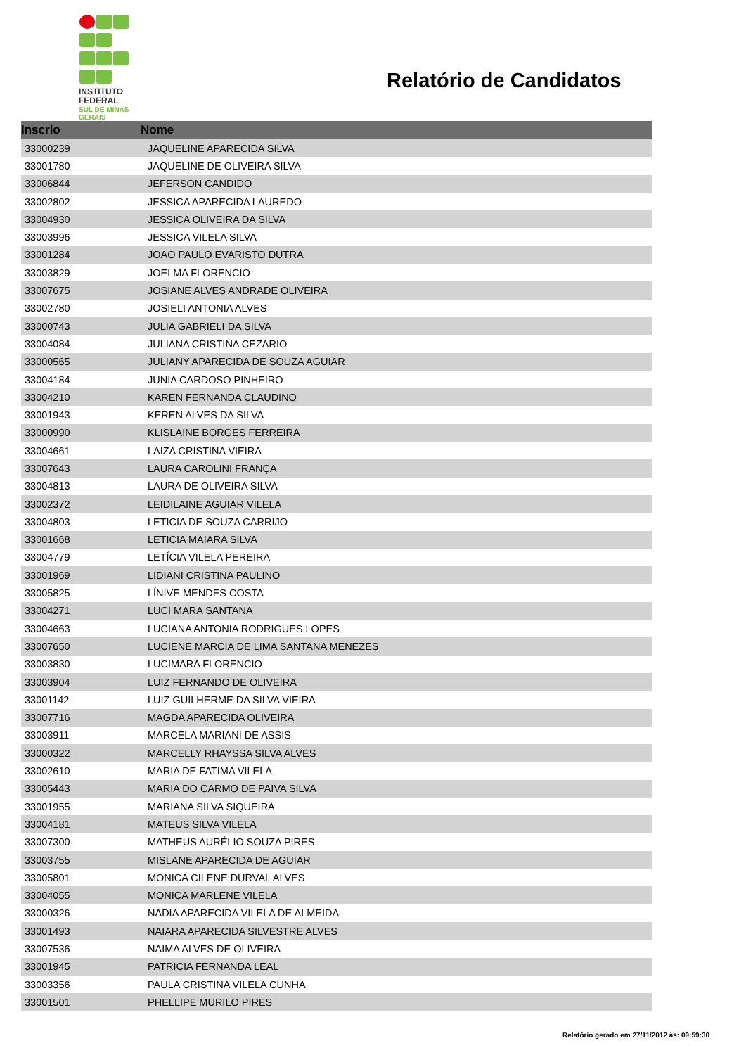INSTITUTO
FEDERAL
SUL DE MINAS
GERAIS
Relatório de Candidatos
| Inscrio | Nome |
| --- | --- |
| 33000239 | JAQUELINE APARECIDA SILVA |
| 33001780 | JAQUELINE DE OLIVEIRA SILVA |
| 33006844 | JEFERSON CANDIDO |
| 33002802 | JESSICA APARECIDA LAUREDO |
| 33004930 | JESSICA OLIVEIRA DA SILVA |
| 33003996 | JESSICA VILELA SILVA |
| 33001284 | JOAO PAULO EVARISTO DUTRA |
| 33003829 | JOELMA FLORENCIO |
| 33007675 | JOSIANE ALVES ANDRADE OLIVEIRA |
| 33002780 | JOSIELI ANTONIA ALVES |
| 33000743 | JULIA GABRIELI DA SILVA |
| 33004084 | JULIANA CRISTINA CEZARIO |
| 33000565 | JULIANY APARECIDA DE SOUZA AGUIAR |
| 33004184 | JUNIA CARDOSO PINHEIRO |
| 33004210 | KAREN FERNANDA CLAUDINO |
| 33001943 | KEREN ALVES DA SILVA |
| 33000990 | KLISLAINE BORGES FERREIRA |
| 33004661 | LAIZA CRISTINA VIEIRA |
| 33007643 | LAURA CAROLINI FRANÇA |
| 33004813 | LAURA DE OLIVEIRA SILVA |
| 33002372 | LEIDILAINE AGUIAR VILELA |
| 33004803 | LETICIA DE SOUZA CARRIJO |
| 33001668 | LETICIA MAIARA SILVA |
| 33004779 | LETÍCIA VILELA PEREIRA |
| 33001969 | LIDIANI CRISTINA PAULINO |
| 33005825 | LÍNIVE MENDES COSTA |
| 33004271 | LUCI MARA SANTANA |
| 33004663 | LUCIANA ANTONIA RODRIGUES LOPES |
| 33007650 | LUCIENE MARCIA DE LIMA SANTANA MENEZES |
| 33003830 | LUCIMARA FLORENCIO |
| 33003904 | LUIZ FERNANDO DE OLIVEIRA |
| 33001142 | LUIZ GUILHERME DA SILVA VIEIRA |
| 33007716 | MAGDA APARECIDA OLIVEIRA |
| 33003911 | MARCELA MARIANI DE ASSIS |
| 33000322 | MARCELLY RHAYSSA SILVA ALVES |
| 33002610 | MARIA DE FATIMA VILELA |
| 33005443 | MARIA DO CARMO DE PAIVA SILVA |
| 33001955 | MARIANA SILVA SIQUEIRA |
| 33004181 | MATEUS SILVA VILELA |
| 33007300 | MATHEUS AURÉLIO SOUZA PIRES |
| 33003755 | MISLANE APARECIDA DE AGUIAR |
| 33005801 | MONICA CILENE DURVAL ALVES |
| 33004055 | MONICA MARLENE VILELA |
| 33000326 | NADIA APARECIDA VILELA DE ALMEIDA |
| 33001493 | NAIARA APARECIDA SILVESTRE ALVES |
| 33007536 | NAIMA ALVES DE OLIVEIRA |
| 33001945 | PATRICIA FERNANDA LEAL |
| 33003356 | PAULA CRISTINA VILELA CUNHA |
| 33001501 | PHELLIPE MURILO PIRES |
Relatório gerado em 27/11/2012 às: 09:59:30